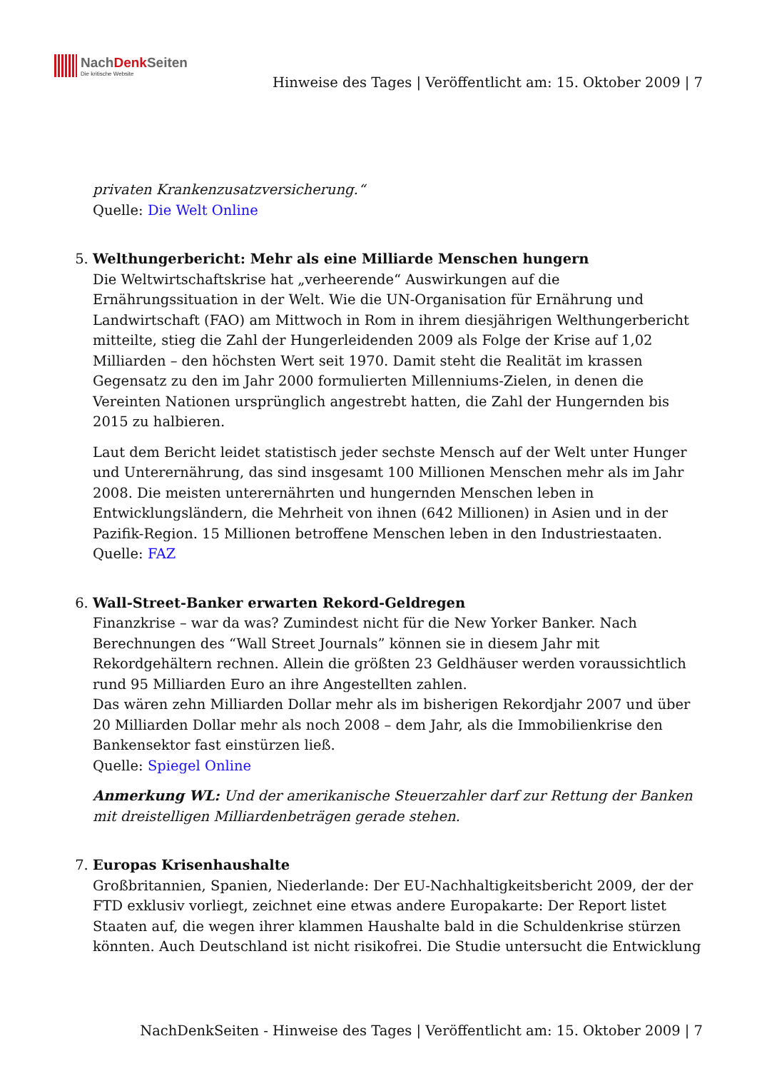NachDenk Seiten
Die kritische Website
Hinweise des Tages | Veröffentlicht am: 15. Oktober 2009 | 7
privaten Krankenzusatzversicherung.“
Quelle: Die Welt Online
5. Welthungerbericht: Mehr als eine Milliarde Menschen hungern
Die Weltwirtschaftskrise hat „verheerende“ Auswirkungen auf die Ernährungssituation in der Welt. Wie die UN-Organisation für Ernährung und Landwirtschaft (FAO) am Mittwoch in Rom in ihrem diesjährigen Welthungerbericht mitteilte, stieg die Zahl der Hungerleidenden 2009 als Folge der Krise auf 1,02 Milliarden – den höchsten Wert seit 1970. Damit steht die Realität im krassen Gegensatz zu den im Jahr 2000 formulierten Millenniums-Zielen, in denen die Vereinten Nationen ursprünglich angestrebt hatten, die Zahl der Hungernden bis 2015 zu halbieren.
Laut dem Bericht leidet statistisch jeder sechste Mensch auf der Welt unter Hunger und Unterernährung, das sind insgesamt 100 Millionen Menschen mehr als im Jahr 2008. Die meisten unterernährten und hungernden Menschen leben in Entwicklungsländern, die Mehrheit von ihnen (642 Millionen) in Asien und in der Pazifik-Region. 15 Millionen betroffene Menschen leben in den Industriestaaten.
Quelle: FAZ
6. Wall-Street-Banker erwarten Rekord-Geldregen
Finanzkrise – war da was? Zumindest nicht für die New Yorker Banker. Nach Berechnungen des “Wall Street Journals” können sie in diesem Jahr mit Rekordgehältern rechnen. Allein die größten 23 Geldhäuser werden voraussichtlich rund 95 Milliarden Euro an ihre Angestellten zahlen.
Das wären zehn Milliarden Dollar mehr als im bisherigen Rekordjahr 2007 und über 20 Milliarden Dollar mehr als noch 2008 – dem Jahr, als die Immobilienkrise den Bankensektor fast einstürzen ließ.
Quelle: Spiegel Online
Anmerkung WL: Und der amerikanische Steuerzahler darf zur Rettung der Banken mit dreistelligen Milliardenbeträgen gerade stehen.
7. Europas Krisenhaushalte
Großbritannien, Spanien, Niederlande: Der EU-Nachhaltigkeitsbericht 2009, der der FTD exklusiv vorliegt, zeichnet eine etwas andere Europakarte: Der Report listet Staaten auf, die wegen ihrer klammen Haushalte bald in die Schuldenkrise stürzen könnten. Auch Deutschland ist nicht risikofrei. Die Studie untersucht die Entwicklung
NachDenkSeiten - Hinweise des Tages | Veröffentlicht am: 15. Oktober 2009 | 7